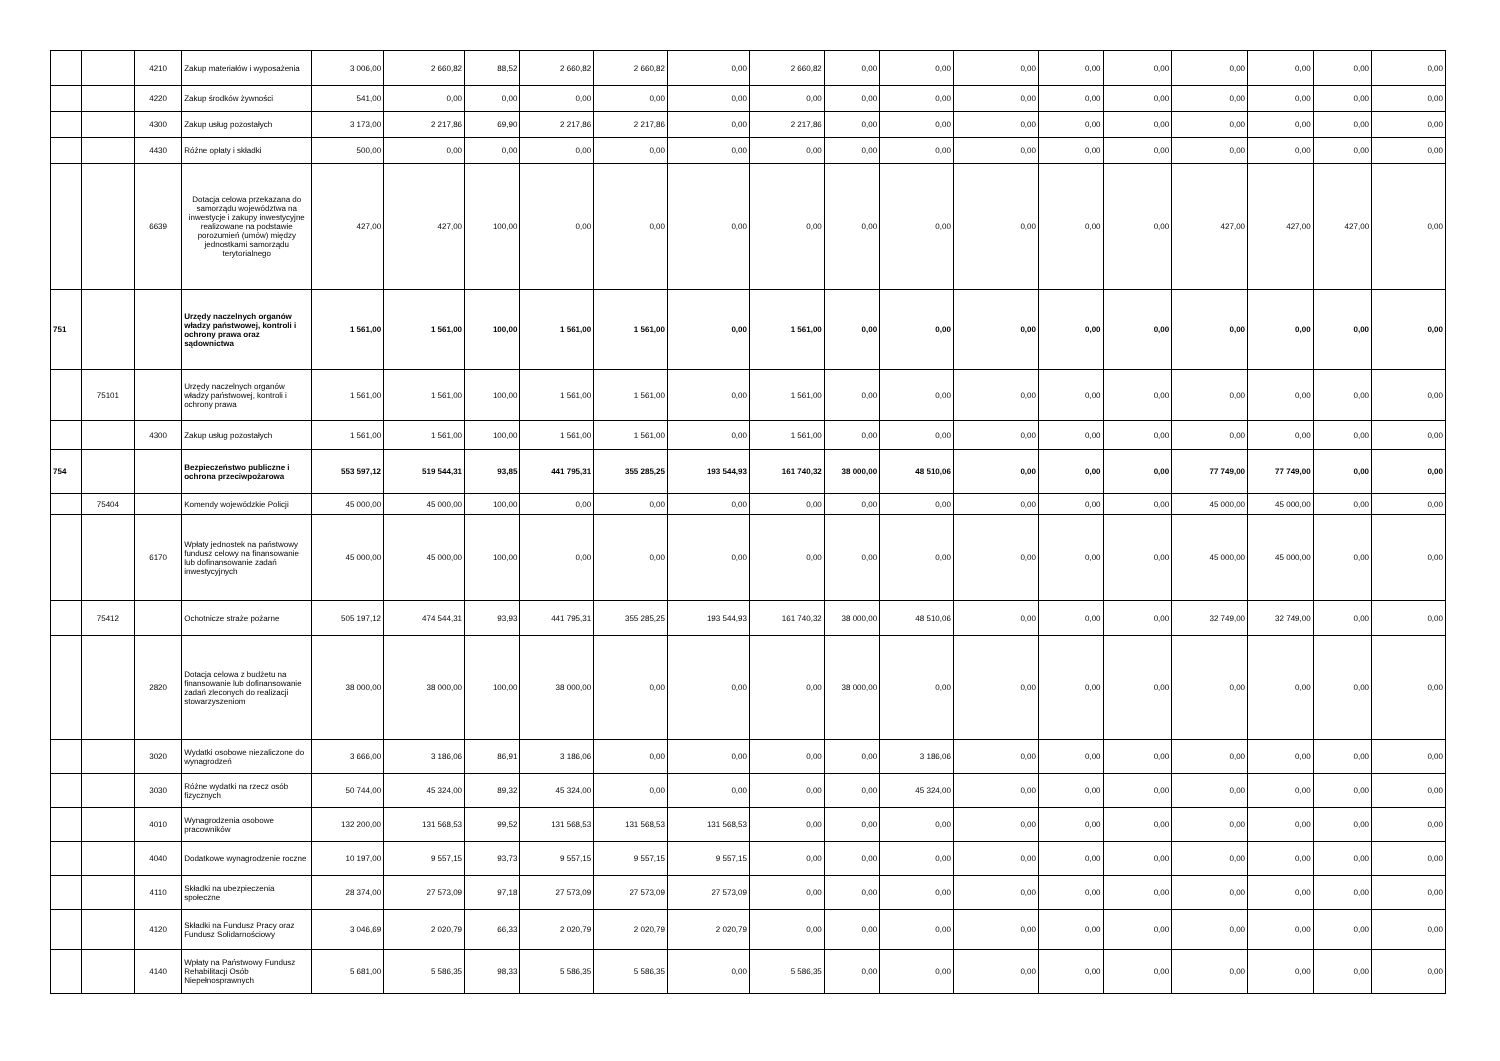| | | 4210 | Zakup materiałów i wyposażenia | 3 006,00 | 2 660,82 | 88,52 | 2 660,82 | 2 660,82 | 0,00 | 2 660,82 | 0,00 | 0,00 | 0,00 | 0,00 | 0,00 | 0,00 | 0,00 | 0,00 | 0,00 |
| | | 4220 | Zakup środków żywności | 541,00 | 0,00 | 0,00 | 0,00 | 0,00 | 0,00 | 0,00 | 0,00 | 0,00 | 0,00 | 0,00 | 0,00 | 0,00 | 0,00 | 0,00 | 0,00 |
| | | 4300 | Zakup usług pozostałych | 3 173,00 | 2 217,86 | 69,90 | 2 217,86 | 2 217,86 | 0,00 | 2 217,86 | 0,00 | 0,00 | 0,00 | 0,00 | 0,00 | 0,00 | 0,00 | 0,00 | 0,00 |
| | | 4430 | Różne opłaty i składki | 500,00 | 0,00 | 0,00 | 0,00 | 0,00 | 0,00 | 0,00 | 0,00 | 0,00 | 0,00 | 0,00 | 0,00 | 0,00 | 0,00 | 0,00 | 0,00 |
| | | 6639 | Dotacja celowa przekazana do samorządu województwa na inwestycje i zakupy inwestycyjne realizowane na podstawie porozumień (umów) między jednostkami samorządu terytorialnego | 427,00 | 427,00 | 100,00 | 0,00 | 0,00 | 0,00 | 0,00 | 0,00 | 0,00 | 0,00 | 0,00 | 0,00 | 427,00 | 427,00 | 427,00 | 0,00 |
| 751 | | | Urzędy naczelnych organów władzy państwowej, kontroli i ochrony prawa oraz sądownictwa | 1 561,00 | 1 561,00 | 100,00 | 1 561,00 | 1 561,00 | 0,00 | 1 561,00 | 0,00 | 0,00 | 0,00 | 0,00 | 0,00 | 0,00 | 0,00 | 0,00 | 0,00 |
| | 75101 | | Urzędy naczelnych organów władzy państwowej, kontroli i ochrony prawa | 1 561,00 | 1 561,00 | 100,00 | 1 561,00 | 1 561,00 | 0,00 | 1 561,00 | 0,00 | 0,00 | 0,00 | 0,00 | 0,00 | 0,00 | 0,00 | 0,00 | 0,00 |
| | | 4300 | Zakup usług pozostałych | 1 561,00 | 1 561,00 | 100,00 | 1 561,00 | 1 561,00 | 0,00 | 1 561,00 | 0,00 | 0,00 | 0,00 | 0,00 | 0,00 | 0,00 | 0,00 | 0,00 | 0,00 |
| 754 | | | Bezpieczeństwo publiczne i ochrona przeciwpożarowa | 553 597,12 | 519 544,31 | 93,85 | 441 795,31 | 355 285,25 | 193 544,93 | 161 740,32 | 38 000,00 | 48 510,06 | 0,00 | 0,00 | 0,00 | 77 749,00 | 77 749,00 | 0,00 | 0,00 |
| | 75404 | | Komendy wojewódzkie Policji | 45 000,00 | 45 000,00 | 100,00 | 0,00 | 0,00 | 0,00 | 0,00 | 0,00 | 0,00 | 0,00 | 0,00 | 0,00 | 45 000,00 | 45 000,00 | 0,00 | 0,00 |
| | | 6170 | Wpłaty jednostek na państwowy fundusz celowy na finansowanie lub dofinansowanie zadań inwestycyjnych | 45 000,00 | 45 000,00 | 100,00 | 0,00 | 0,00 | 0,00 | 0,00 | 0,00 | 0,00 | 0,00 | 0,00 | 0,00 | 45 000,00 | 45 000,00 | 0,00 | 0,00 |
| | 75412 | | Ochotnicze straże pożarne | 505 197,12 | 474 544,31 | 93,93 | 441 795,31 | 355 285,25 | 193 544,93 | 161 740,32 | 38 000,00 | 48 510,06 | 0,00 | 0,00 | 0,00 | 32 749,00 | 32 749,00 | 0,00 | 0,00 |
| | | 2820 | Dotacja celowa z budżetu na finansowanie lub dofinansowanie zadań zleconych do realizacji stowarzyszeniom | 38 000,00 | 38 000,00 | 100,00 | 38 000,00 | 0,00 | 0,00 | 0,00 | 38 000,00 | 0,00 | 0,00 | 0,00 | 0,00 | 0,00 | 0,00 | 0,00 | 0,00 |
| | | 3020 | Wydatki osobowe niezaliczone do wynagrodzeń | 3 666,00 | 3 186,06 | 86,91 | 3 186,06 | 0,00 | 0,00 | 0,00 | 0,00 | 3 186,06 | 0,00 | 0,00 | 0,00 | 0,00 | 0,00 | 0,00 | 0,00 |
| | | 3030 | Różne wydatki na rzecz osób fizycznych | 50 744,00 | 45 324,00 | 89,32 | 45 324,00 | 0,00 | 0,00 | 0,00 | 0,00 | 45 324,00 | 0,00 | 0,00 | 0,00 | 0,00 | 0,00 | 0,00 | 0,00 |
| | | 4010 | Wynagrodzenia osobowe pracowników | 132 200,00 | 131 568,53 | 99,52 | 131 568,53 | 131 568,53 | 131 568,53 | 0,00 | 0,00 | 0,00 | 0,00 | 0,00 | 0,00 | 0,00 | 0,00 | 0,00 | 0,00 |
| | | 4040 | Dodatkowe wynagrodzenie roczne | 10 197,00 | 9 557,15 | 93,73 | 9 557,15 | 9 557,15 | 9 557,15 | 0,00 | 0,00 | 0,00 | 0,00 | 0,00 | 0,00 | 0,00 | 0,00 | 0,00 | 0,00 |
| | | 4110 | Składki na ubezpieczenia społeczne | 28 374,00 | 27 573,09 | 97,18 | 27 573,09 | 27 573,09 | 27 573,09 | 0,00 | 0,00 | 0,00 | 0,00 | 0,00 | 0,00 | 0,00 | 0,00 | 0,00 | 0,00 |
| | | 4120 | Składki na Fundusz Pracy oraz Fundusz Solidarnościowy | 3 046,69 | 2 020,79 | 66,33 | 2 020,79 | 2 020,79 | 2 020,79 | 0,00 | 0,00 | 0,00 | 0,00 | 0,00 | 0,00 | 0,00 | 0,00 | 0,00 | 0,00 |
| | | 4140 | Wpłaty na Państwowy Fundusz Rehabilitacji Osób Niepełnosprawnych | 5 681,00 | 5 586,35 | 98,33 | 5 586,35 | 5 586,35 | 0,00 | 5 586,35 | 0,00 | 0,00 | 0,00 | 0,00 | 0,00 | 0,00 | 0,00 | 0,00 | 0,00 |